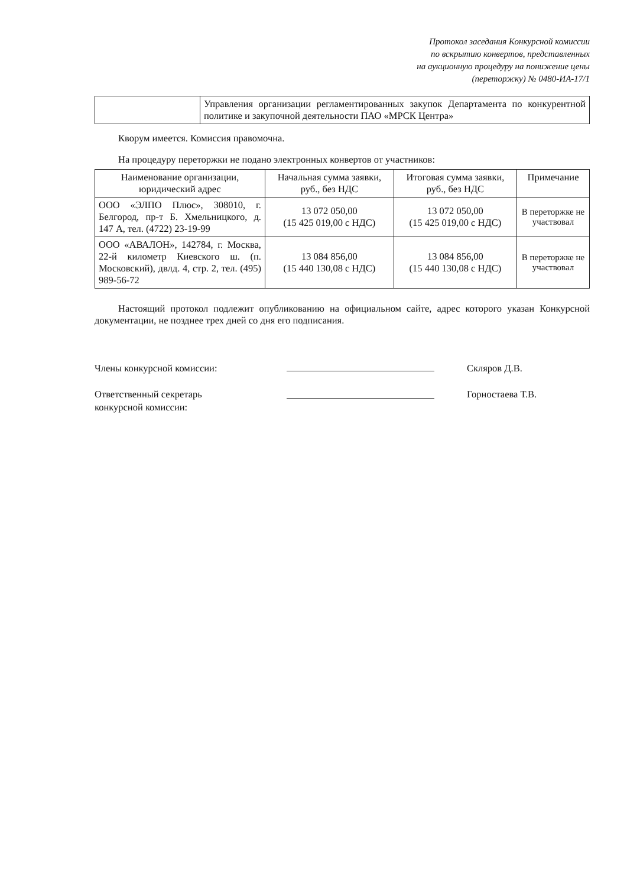Протокол заседания Конкурсной комиссии
по вскрытию конвертов, представленных
на аукционную процедуру на понижение цены
(переторжку) № 0480-ИА-17/1
| | Управления организации регламентированных закупок Департамента по конкурентной политике и закупочной деятельности ПАО «МРСК Центра» |
Кворум имеется. Комиссия правомочна.
На процедуру переторжки не подано электронных конвертов от участников:
| Наименование организации, юридический адрес | Начальная сумма заявки, руб., без НДС | Итоговая сумма заявки, руб., без НДС | Примечание |
| --- | --- | --- | --- |
| ООО «ЭЛПО Плюс», 308010, г. Белгород, пр-т Б. Хмельницкого, д. 147 А, тел. (4722) 23-19-99 | 13 072 050,00 (15 425 019,00 с НДС) | 13 072 050,00 (15 425 019,00 с НДС) | В переторжке не участвовал |
| ООО «АВАЛОН», 142784, г. Москва, 22-й километр Киевского ш. (п. Московский), двлд. 4, стр. 2, тел. (495) 989-56-72 | 13 084 856,00 (15 440 130,08 с НДС) | 13 084 856,00 (15 440 130,08 с НДС) | В переторжке не участвовал |
Настоящий протокол подлежит опубликованию на официальном сайте, адрес которого указан Конкурсной документации, не позднее трех дней со дня его подписания.
Члены конкурсной комиссии:
Ответственный секретарь
конкурсной комиссии:
Скляров Д.В.
Горностаева Т.В.